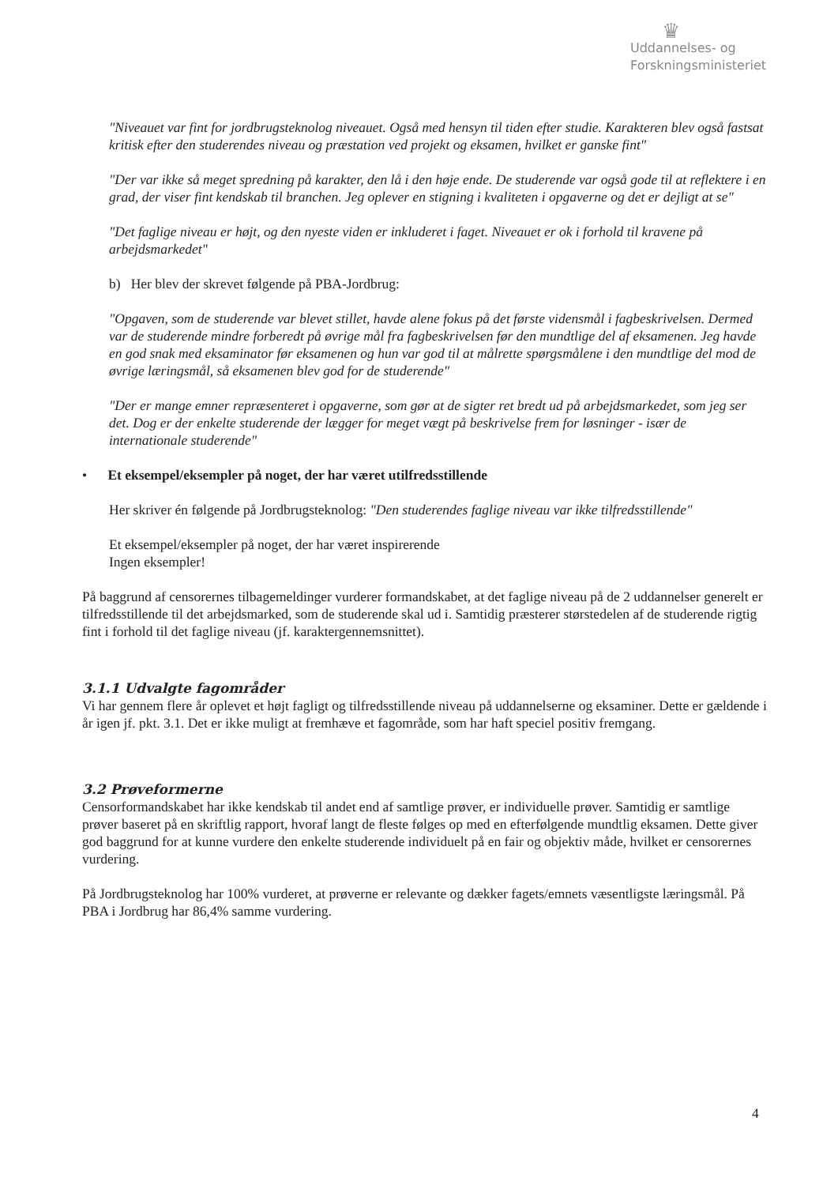♛
Uddannelses- og
Forskningsministeriet
"Niveauet var fint for jordbrugsteknolog niveauet. Også med hensyn til tiden efter studie. Karakteren blev også fastsat kritisk efter den studerendes niveau og præstation ved projekt og eksamen, hvilket er ganske fint"
"Der var ikke så meget spredning på karakter, den lå i den høje ende. De studerende var også gode til at reflektere i en grad, der viser fint kendskab til branchen. Jeg oplever en stigning i kvaliteten i opgaverne og det er dejligt at se"
"Det faglige niveau er højt, og den nyeste viden er inkluderet i faget. Niveauet er ok i forhold til kravene på arbejdsmarkedet"
b) Her blev der skrevet følgende på PBA-Jordbrug:
"Opgaven, som de studerende var blevet stillet, havde alene fokus på det første vidensmål i fagbeskrivelsen. Dermed var de studerende mindre forberedt på øvrige mål fra fagbeskrivelsen før den mundtlige del af eksamenen. Jeg havde en god snak med eksaminator før eksamenen og hun var god til at målrette spørgsmålene i den mundtlige del mod de øvrige læringsmål, så eksamenen blev god for de studerende"
"Der er mange emner repræsenteret i opgaverne, som gør at de sigter ret bredt ud på arbejdsmarkedet, som jeg ser det. Dog er der enkelte studerende der lægger for meget vægt på beskrivelse frem for løsninger - især de internationale studerende"
• Et eksempel/eksempler på noget, der har været utilfredsstillende
Her skriver én følgende på Jordbrugsteknolog: "Den studerendes faglige niveau var ikke tilfredsstillende"
Et eksempel/eksempler på noget, der har været inspirerende
Ingen eksempler!
På baggrund af censorernes tilbagemeldinger vurderer formandskabet, at det faglige niveau på de 2 uddannelser generelt er tilfredsstillende til det arbejdsmarked, som de studerende skal ud i. Samtidig præsterer størstedelen af de studerende rigtig fint i forhold til det faglige niveau (jf. karaktergennemsnittet).
3.1.1 Udvalgte fagområder
Vi har gennem flere år oplevet et højt fagligt og tilfredsstillende niveau på uddannelserne og eksaminer. Dette er gældende i år igen jf. pkt. 3.1. Det er ikke muligt at fremhæve et fagområde, som har haft speciel positiv fremgang.
3.2 Prøveformerne
Censorformandskabet har ikke kendskab til andet end af samtlige prøver, er individuelle prøver. Samtidig er samtlige prøver baseret på en skriftlig rapport, hvoraf langt de fleste følges op med en efterfølgende mundtlig eksamen. Dette giver god baggrund for at kunne vurdere den enkelte studerende individuelt på en fair og objektiv måde, hvilket er censorernes vurdering.
På Jordbrugsteknolog har 100% vurderet, at prøverne er relevante og dækker fagets/emnets væsentligste læringsmål. På PBA i Jordbrug har 86,4% samme vurdering.
4